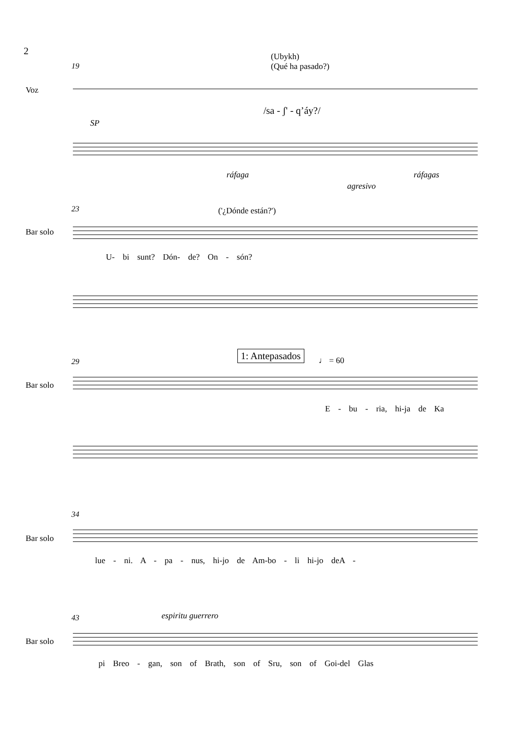2
(Ubykh)
(Qué ha pasado?)
19
Voz
/sa - ʃ' - q’áy?/
SP
ráfaga ráfagas
agresivo
23 ('¿Dónde están?')
Bar solo
U- bi sunt? Dón- de? On - són?
29
1: Antepasados
♩ = 60
Bar solo
E - bu - ria, hi-ja de Ka
34
Bar solo
lue - ni. A - pa - nus, hi-jo de Am-bo - li hi-jo deA -
espiritu guerrero
43
Bar solo
pi Breo - gan, son of Brath, son of Sru, son of Goi-del Glas